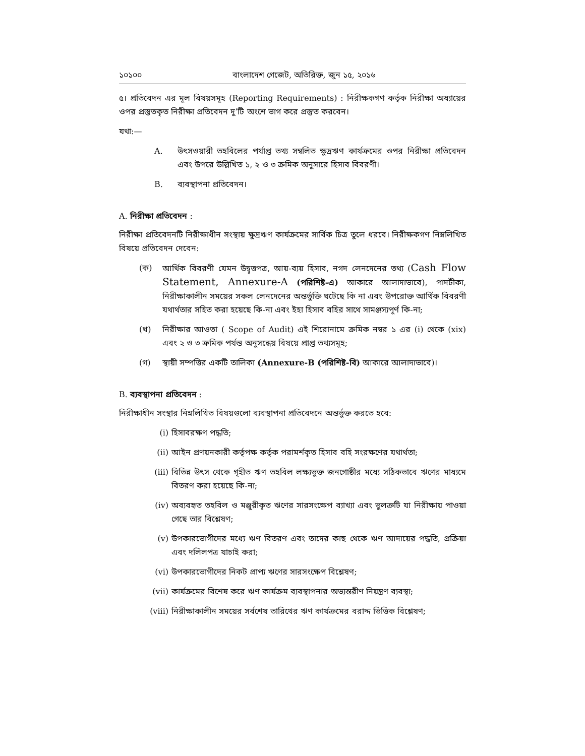১০১০০ বাংলাদেশ গেজেট, অতিরিক্ত, জুন ১৫, ২০১৬
৫। প্রতিবেদন এর মূল বিষয়সমূহ (Reporting Requirements) : নিরীক্ষকগণ কর্তৃক নিরীক্ষা অধ্যায়ের ওপর প্রস্তুতকৃত নিরীক্ষা প্রতিবেদন দু’টি অংশে ভাগ করে প্রস্তুত করবেন।
যথা:—
A. উৎসওয়ারী তহবিলের পর্যাপ্ত তথ্য সম্বলিত ক্ষুদ্রঋণ কার্যক্রমের ওপর নিরীক্ষা প্রতিবেদন এবং উপরে উল্লিখিত ১, ২ ও ৩ ক্রমিক অনুসারে হিসাব বিবরণী।
B. ব্যবস্থাপনা প্রতিবেদন।
A. নিরীক্ষা প্রতিবেদন :
নিরীক্ষা প্রতিবেদনটি নিরীক্ষাধীন সংস্থায় ক্ষুদ্রঋণ কার্যক্রমের সার্বিক চিত্র তুলে ধরবে। নিরীক্ষকগণ নিম্নলিখিত বিষয়ে প্রতিবেদন দেবেন:
(ক) আর্থিক বিবরণী যেমন উদ্বৃত্তপত্র, আয়-ব্যয় হিসাব, নগদ লেনদেনের তথ্য (Cash Flow Statement, Annexure-A (পরিশিষ্ট-এ) আকারে আলাদাভাবে), পাদটীকা, নিরীক্ষাকালীন সময়ের সকল লেনদেনের অন্তর্ভুক্তি ঘটেছে কি না এবং উপরোক্ত আর্থিক বিবরণী যথার্থতার সহিত করা হয়েছে কি-না এবং ইহা হিসাব বহির সাথে সামঞ্জস্যপূর্ণ কি-না;
(খ) নিরীক্ষার আওতা ( Scope of Audit) এই শিরোনামে ক্রমিক নম্বর ১ এর (i) থেকে (xix) এবং ২ ও ৩ ক্রমিক পর্যন্ত অনুসন্ধেয় বিষয়ে প্রাপ্ত তথ্যসমূহ;
(গ) স্থায়ী সম্পত্তির একটি তালিকা (Annexure-B (পরিশিষ্ট-বি) আকারে আলাদাভাবে)।
B. ব্যবস্থাপনা প্রতিবেদন :
নিরীক্ষাধীন সংস্থার নিম্নলিখিত বিষয়গুলো ব্যবস্থাপনা প্রতিবেদনে অন্তর্ভুক্ত করতে হবে:
(i) হিসাবরক্ষণ পদ্ধতি;
(ii) আইন প্রণয়নকারী কর্তৃপক্ষ কর্তৃক পরামর্শকৃত হিসাব বহি সংরক্ষণের যথার্থতা;
(iii) বিভিন্ন উৎস থেকে গৃহীত ঋণ তহবিল লক্ষ্যভুক্ত জনগোষ্ঠীর মধ্যে সঠিকভাবে ঋণের মাধ্যমে বিতরণ করা হয়েছে কি-না;
(iv) অব্যবহৃত তহবিল ও মঞ্জুরীকৃত ঋণের সারসংক্ষেপ ব্যাখ্যা এবং ভুলত্রুটি যা নিরীক্ষায় পাওয়া গেছে তার বিশ্লেষণ;
(v) উপকারভোগীদের মধ্যে ঋণ বিতরণ এবং তাদের কাছ থেকে ঋণ আদায়ের পদ্ধতি, প্রক্রিয়া এবং দলিলপত্র যাচাই করা;
(vi) উপকারভোগীদের নিকট প্রাপ্য ঋণের সারসংক্ষেপ বিশ্লেষণ;
(vii) কার্যক্রমের বিশেষ করে ঋণ কার্যক্রম ব্যবস্থাপনার অভ্যন্তরীণ নিয়ন্ত্রণ ব্যবস্থা;
(viii) নিরীক্ষাকালীন সময়ের সর্বশেষ তারিখের ঋণ কার্যক্রমের বরাদ্দ ভিত্তিক বিশ্লেষণ;